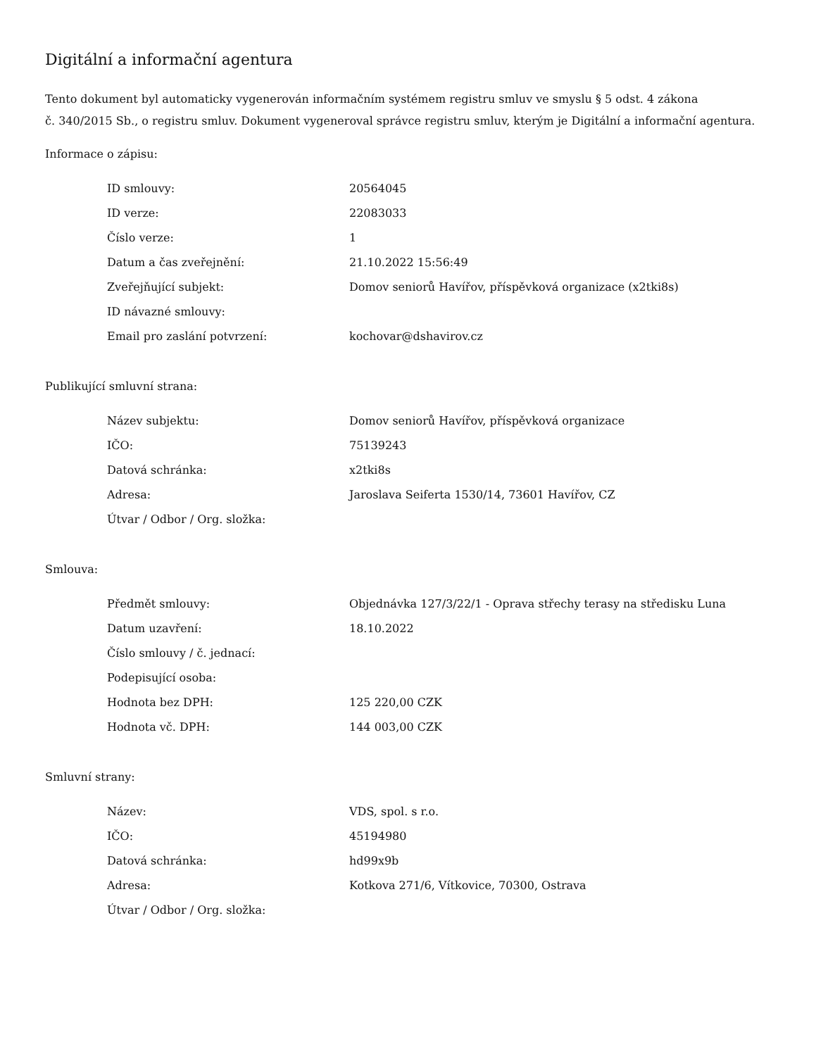Digitální a informační agentura
Tento dokument byl automaticky vygenerován informačním systémem registru smluv ve smyslu § 5 odst. 4 zákona
č. 340/2015 Sb., o registru smluv. Dokument vygeneroval správce registru smluv, kterým je Digitální a informační agentura.
Informace o zápisu:
| ID smlouvy: | 20564045 |
| ID verze: | 22083033 |
| Číslo verze: | 1 |
| Datum a čas zveřejnění: | 21.10.2022 15:56:49 |
| Zveřejňující subjekt: | Domov seniorů Havířov, příspěvková organizace (x2tki8s) |
| ID návazné smlouvy: | |
| Email pro zaslání potvrzení: | kochovar@dshavirov.cz |
Publikující smluvní strana:
| Název subjektu: | Domov seniorů Havířov, příspěvková organizace |
| IČO: | 75139243 |
| Datová schránka: | x2tki8s |
| Adresa: | Jaroslava Seiferta 1530/14, 73601 Havířov, CZ |
| Útvar / Odbor / Org. složka: | |
Smlouva:
| Předmět smlouvy: | Objednávka 127/3/22/1 - Oprava střechy terasy na středisku Luna |
| Datum uzavření: | 18.10.2022 |
| Číslo smlouvy / č. jednací: | |
| Podepisující osoba: | |
| Hodnota bez DPH: | 125 220,00 CZK |
| Hodnota vč. DPH: | 144 003,00 CZK |
Smluvní strany:
| Název: | VDS, spol. s r.o. |
| IČO: | 45194980 |
| Datová schránka: | hd99x9b |
| Adresa: | Kotkova 271/6, Vítkovice, 70300, Ostrava |
| Útvar / Odbor / Org. složka: | |